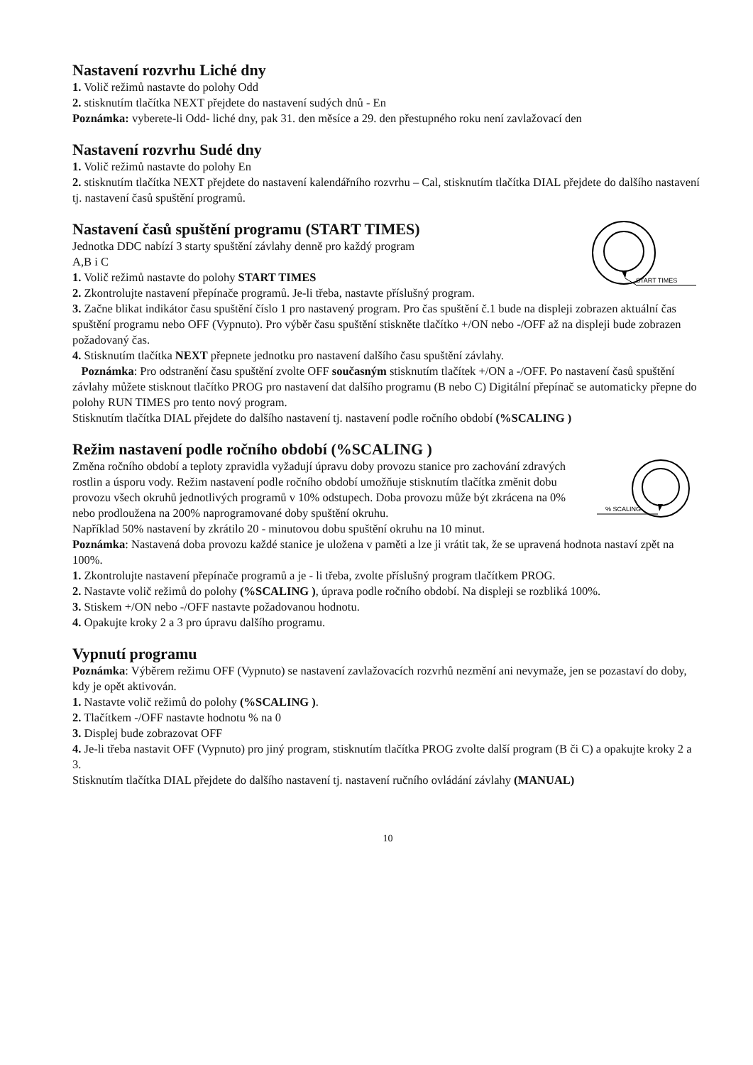Nastavení rozvrhu Liché dny
1. Volič režimů nastavte do polohy Odd
2. stisknutím tlačítka NEXT přejdete do nastavení sudých dnů - En
Poznámka: vyberete-li Odd- liché dny, pak 31. den měsíce a 29. den přestupného roku není zavlažovací den
Nastavení rozvrhu Sudé dny
1. Volič režimů nastavte do polohy En
2. stisknutím tlačítka NEXT přejdete do nastavení kalendářního rozvrhu – Cal, stisknutím tlačítka DIAL přejdete do dalšího nastavení tj. nastavení časů spuštění programů.
Nastavení časů spuštění programu (START TIMES)
START TIMES
Jednotka DDC nabízí 3 starty spuštění závlahy denně pro každý program
A,B i C
1. Volič režimů nastavte do polohy START TIMES
2. Zkontrolujte nastavení přepínače programů. Je-li třeba, nastavte příslušný program.
3. Začne blikat indikátor času spuštění číslo 1 pro nastavený program. Pro čas spuštění č.1 bude na displeji zobrazen aktuální čas spuštění programu nebo OFF (Vypnuto). Pro výběr času spuštění stiskněte tlačítko +/ON nebo -/OFF až na displeji bude zobrazen požadovaný čas.
4. Stisknutím tlačítka NEXT přepnete jednotku pro nastavení dalšího času spuštění závlahy.
Poznámka: Pro odstranění času spuštění zvolte OFF současným stisknutím tlačítek +/ON a -/OFF. Po nastavení časů spuštění závlahy můžete stisknout tlačítko PROG pro nastavení dat dalšího programu (B nebo C) Digitální přepínač se automaticky přepne do polohy RUN TIMES pro tento nový program.
Stisknutím tlačítka DIAL přejdete do dalšího nastavení tj. nastavení podle ročního období (%SCALING )
Režim nastavení podle ročního období (%SCALING )
% SCALING
Změna ročního období a teploty zpravidla vyžadují úpravu doby provozu stanice pro zachování zdravých rostlin a úsporu vody. Režim nastavení podle ročního období umožňuje stisknutím tlačítka změnit dobu provozu všech okruhů jednotlivých programů v 10% odstupech. Doba provozu může být zkrácena na 0% nebo prodloužena na 200% naprogramované doby spuštění okruhu.
Například 50% nastavení by zkrátilo 20 - minutovou dobu spuštění okruhu na 10 minut.
Poznámka: Nastavená doba provozu každé stanice je uložena v paměti a lze ji vrátit tak, že se upravená hodnota nastaví zpět na 100%.
1. Zkontrolujte nastavení přepínače programů a je - li třeba, zvolte příslušný program tlačítkem PROG.
2. Nastavte volič režimů do polohy (%SCALING ), úprava podle ročního období. Na displeji se rozbliká 100%.
3. Stiskem +/ON nebo -/OFF nastavte požadovanou hodnotu.
4. Opakujte kroky 2 a 3 pro úpravu dalšího programu.
Vypnutí programu
Poznámka: Výběrem režimu OFF (Vypnuto) se nastavení zavlažovacích rozvrhů nezmění ani nevymaže, jen se pozastaví do doby, kdy je opět aktivován.
1. Nastavte volič režimů do polohy (%SCALING ).
2. Tlačítkem -/OFF nastavte hodnotu % na 0
3. Displej bude zobrazovat OFF
4. Je-li třeba nastavit OFF (Vypnuto) pro jiný program, stisknutím tlačítka PROG zvolte další program (B či C) a opakujte kroky 2 a 3.
Stisknutím tlačítka DIAL přejdete do dalšího nastavení tj. nastavení ručního ovládání závlahy (MANUAL)
10